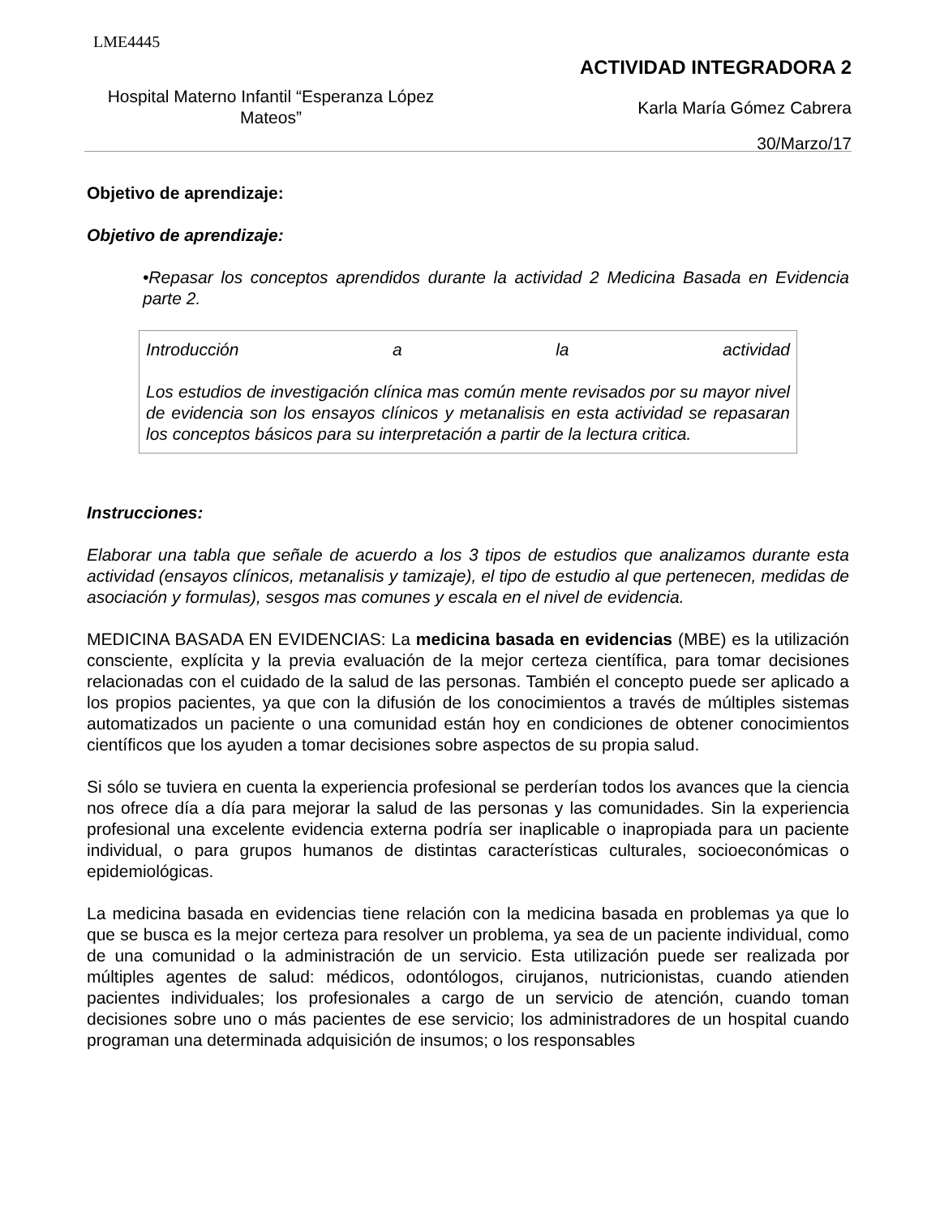LME4445
Hospital Materno Infantil “Esperanza López Mateos”
ACTIVIDAD INTEGRADORA 2
Karla María Gómez Cabrera
30/Marzo/17
Objetivo de aprendizaje:
Objetivo de aprendizaje:
•Repasar los conceptos aprendidos durante la actividad 2 Medicina Basada en Evidencia parte 2.
Introducción a la actividad
Los estudios de investigación clínica mas común mente revisados por su mayor nivel de evidencia son los ensayos clínicos y metanalisis en esta actividad se repasaran los conceptos básicos para su interpretación a partir de la lectura critica.
Instrucciones:
Elaborar una tabla que señale de acuerdo a los 3 tipos de estudios que analizamos durante esta actividad (ensayos clínicos, metanalisis y tamizaje), el tipo de estudio al que pertenecen, medidas de asociación y formulas), sesgos mas comunes y escala en el nivel de evidencia.
MEDICINA BASADA EN EVIDENCIAS: La medicina basada en evidencias (MBE) es la utilización consciente, explícita y la previa evaluación de la mejor certeza científica, para tomar decisiones relacionadas con el cuidado de la salud de las personas. También el concepto puede ser aplicado a los propios pacientes, ya que con la difusión de los conocimientos a través de múltiples sistemas automatizados un paciente o una comunidad están hoy en condiciones de obtener conocimientos científicos que los ayuden a tomar decisiones sobre aspectos de su propia salud.
Si sólo se tuviera en cuenta la experiencia profesional se perderían todos los avances que la ciencia nos ofrece día a día para mejorar la salud de las personas y las comunidades. Sin la experiencia profesional una excelente evidencia externa podría ser inaplicable o inapropiada para un paciente individual, o para grupos humanos de distintas características culturales, socioeconómicas o epidemiológicas.
La medicina basada en evidencias tiene relación con la medicina basada en problemas ya que lo que se busca es la mejor certeza para resolver un problema, ya sea de un paciente individual, como de una comunidad o la administración de un servicio. Esta utilización puede ser realizada por múltiples agentes de salud: médicos, odontólogos, cirujanos, nutricionistas, cuando atienden pacientes individuales; los profesionales a cargo de un servicio de atención, cuando toman decisiones sobre uno o más pacientes de ese servicio; los administradores de un hospital cuando programan una determinada adquisición de insumos; o los responsables